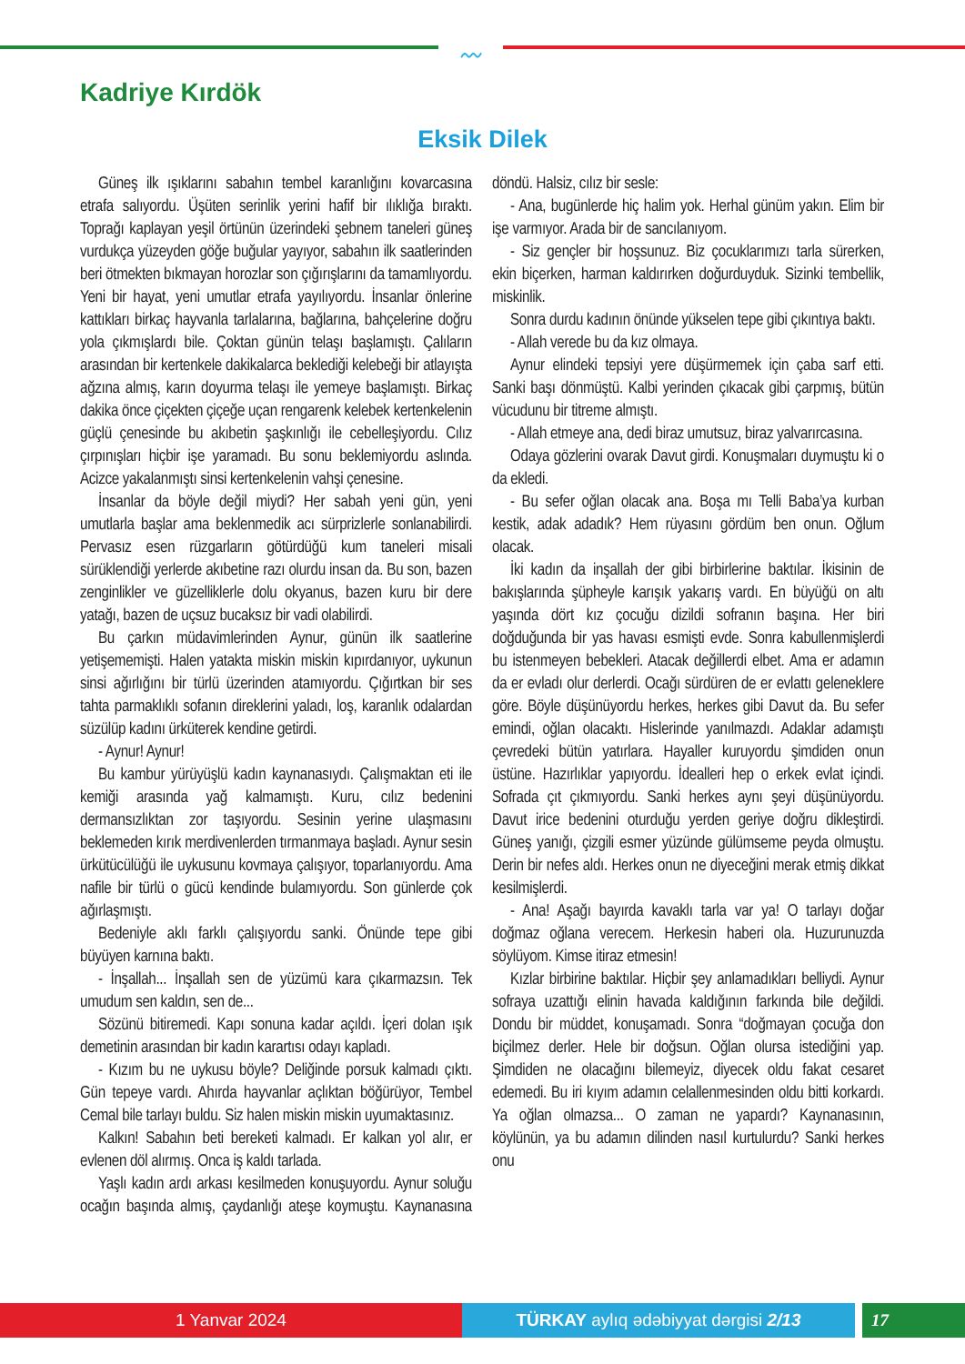〰
Kadriye Kırdök
Eksik Dilek
Güneş ilk ışıklarını sabahın tembel karanlığını kovarcasına etrafa salıyordu. Üşüten serinlik yerini hafif bir ılıklığa bıraktı. Toprağı kaplayan yeşil örtünün üzerindeki şebnem taneleri güneş vurdukça yüzeyden göğe buğular yayıyor, sabahın ilk saatlerinden beri ötmekten bıkmayan horozlar son çığırışlarını da tamamlıyordu. Yeni bir hayat, yeni umutlar etrafa yayılıyordu. İnsanlar önlerine kattıkları birkaç hayvanla tarlalarına, bağlarına, bahçelerine doğru yola çıkmışlardı bile. Çoktan günün telaşı başlamıştı. Çalıların arasından bir kertenkele dakikalarca beklediği kelebeği bir atlayışta ağzına almış, karın doyurma telaşı ile yemeye başlamıştı. Birkaç dakika önce çiçekten çiçeğe uçan rengarenk kelebek kertenkelenin güçlü çenesinde bu akıbetin şaşkınlığı ile cebelleşiyordu. Cılız çırpınışları hiçbir işe yaramadı. Bu sonu beklemiyordu aslında. Acizce yakalanmıştı sinsi kertenkelenin vahşi çenesine.
İnsanlar da böyle değil miydi? Her sabah yeni gün, yeni umutlarla başlar ama beklenmedik acı sürprizlerle sonlanabilirdi. Pervasız esen rüzgarların götürdüğü kum taneleri misali sürüklendiği yerlerde akıbetine razı olurdu insan da. Bu son, bazen zenginlikler ve güzelliklerle dolu okyanus, bazen kuru bir dere yatağı, bazen de uçsuz bucaksız bir vadi olabilirdi.
Bu çarkın müdavimlerinden Aynur, günün ilk saatlerine yetişememişti. Halen yatakta miskin miskin kıpırdanıyor, uykunun sinsi ağırlığını bir türlü üzerinden atamıyordu. Çığırtkan bir ses tahta parmaklıklı sofanın direklerini yaladı, loş, karanlık odalardan süzülüp kadını ürküterek kendine getirdi.
- Aynur! Aynur!
Bu kambur yürüyüşlü kadın kaynanasıydı. Çalışmaktan eti ile kemiği arasında yağ kalmamıştı. Kuru, cılız bedenini dermansızlıktan zor taşıyordu. Sesinin yerine ulaşmasını beklemeden kırık merdivenlerden tırmanmaya başladı. Aynur sesin ürkütücülüğü ile uykusunu kovmaya çalışıyor, toparlanıyordu. Ama nafile bir türlü o gücü kendinde bulamıyordu. Son günlerde çok ağırlaşmıştı.
Bedeniyle aklı farklı çalışıyordu sanki. Önünde tepe gibi büyüyen karnına baktı.
- İnşallah... İnşallah sen de yüzümü kara çıkarmazsın. Tek umudum sen kaldın, sen de...
Sözünü bitiremedi. Kapı sonuna kadar açıldı. İçeri dolan ışık demetinin arasından bir kadın karartısı odayı kapladı.
- Kızım bu ne uykusu böyle? Deliğinde porsuk kalmadı çıktı. Gün tepeye vardı. Ahırda hayvanlar açlıktan böğürüyor, Tembel Cemal bile tarlayı buldu. Siz halen miskin miskin uyumaktasınız.
Kalkın! Sabahın beti bereketi kalmadı. Er kalkan yol alır, er evlenen döl alırmış. Onca iş kaldı tarlada.
Yaşlı kadın ardı arkası kesilmeden konuşuyordu. Aynur soluğu ocağın başında almış, çaydanlığı ateşe koymuştu. Kaynanasına döndü. Halsiz, cılız bir sesle:
- Ana, bugünlerde hiç halim yok. Herhal günüm yakın. Elim bir işe varmıyor. Arada bir de sancılanıyom.
- Siz gençler bir hoşsunuz. Biz çocuklarımızı tarla sürerken, ekin biçerken, harman kaldırırken doğurduyduk. Sizinki tembellik, miskinlik.
Sonra durdu kadının önünde yükselen tepe gibi çıkıntıya baktı.
- Allah verede bu da kız olmaya.
Aynur elindeki tepsiyi yere düşürmemek için çaba sarf etti. Sanki başı dönmüştü. Kalbi yerinden çıkacak gibi çarpmış, bütün vücudunu bir titreme almıştı.
- Allah etmeye ana, dedi biraz umutsuz, biraz yalvarırcasına.
Odaya gözlerini ovarak Davut girdi. Konuşmaları duymuştu ki o da ekledi.
- Bu sefer oğlan olacak ana. Boşa mı Telli Baba’ya kurban kestik, adak adadık? Hem rüyasını gördüm ben onun. Oğlum olacak.
İki kadın da inşallah der gibi birbirlerine baktılar. İkisinin de bakışlarında şüpheyle karışık yakarış vardı. En büyüğü on altı yaşında dört kız çocuğu dizildi sofranın başına. Her biri doğduğunda bir yas havası esmişti evde. Sonra kabullenmişlerdi bu istenmeyen bebekleri. Atacak değillerdi elbet. Ama er adamın da er evladı olur derlerdi. Ocağı sürdüren de er evlattı geleneklere göre. Böyle düşünüyordu herkes, herkes gibi Davut da. Bu sefer emindi, oğlan olacaktı. Hislerinde yanılmazdı. Adaklar adamıştı çevredeki bütün yatırlara. Hayaller kuruyordu şimdiden onun üstüne. Hazırlıklar yapıyordu. İdealleri hep o erkek evlat içindi. Sofrada çıt çıkmıyordu. Sanki herkes aynı şeyi düşünüyordu. Davut irice bedenini oturduğu yerden geriye doğru dikleştirdi. Güneş yanığı, çizgili esmer yüzünde gülümseme peyda olmuştu. Derin bir nefes aldı. Herkes onun ne diyeceğini merak etmiş dikkat kesilmişlerdi.
- Ana! Aşağı bayırda kavaklı tarla var ya! O tarlayı doğar doğmaz oğlana verecem. Herkesin haberi ola. Huzurunuzda söylüyom. Kimse itiraz etmesin!
Kızlar birbirine baktılar. Hiçbir şey anlamadıkları belliydi. Aynur sofraya uzattığı elinin havada kaldığının farkında bile değildi. Dondu bir müddet, konuşamadı. Sonra “doğmayan çocuğa don biçilmez derler. Hele bir doğsun. Oğlan olursa istediğini yap. Şimdiden ne olacağını bilemeyiz, diyecek oldu fakat cesaret edemedi. Bu iri kıyım adamın celallenmesinden oldu bitti korkardı. Ya oğlan olmazsa... O zaman ne yapardı? Kaynanasının, köylünün, ya bu adamın dilinden nasıl kurtulurdu? Sanki herkes onu
1 Yanvar 2024 TÜRKAY aylıq ədəbiyyat dərgisi 2/13 17